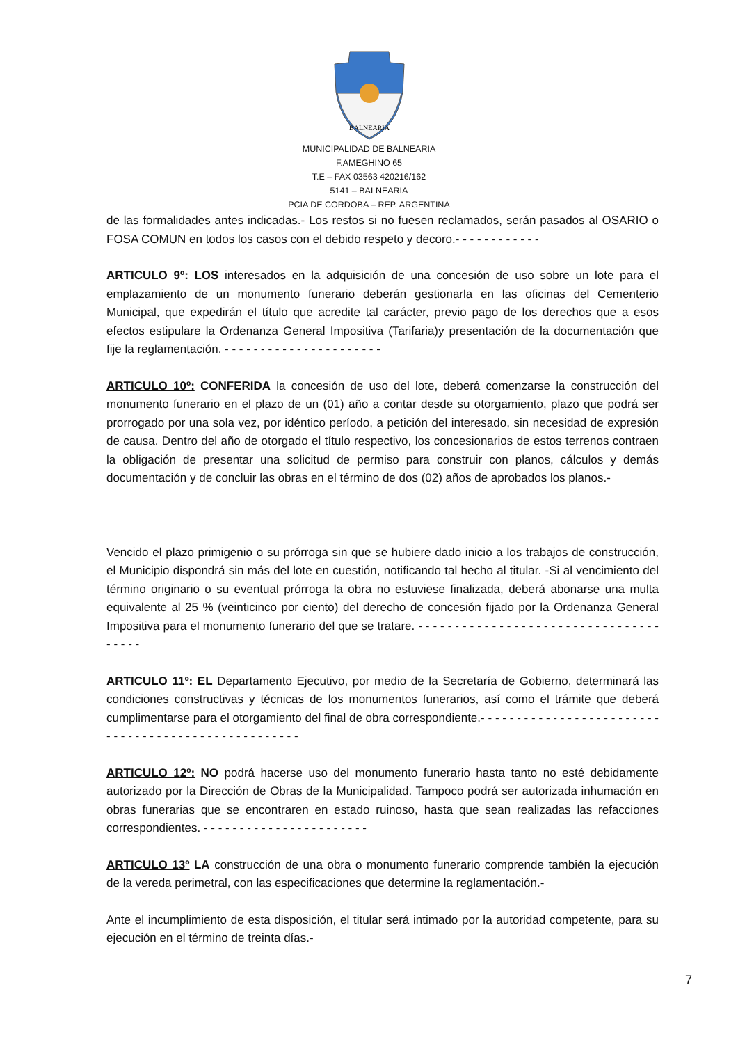BALNEARIA
MUNICIPALIDAD DE BALNEARIA
F.AMEGHINO 65
T.E – FAX 03563 420216/162
5141 – BALNEARIA
PCIA DE CORDOBA – REP. ARGENTINA
de las formalidades antes indicadas.- Los restos si no fuesen reclamados, serán pasados al OSARIO o FOSA COMUN en todos los casos con el debido respeto y decoro.- - - - - - - - - - - -
ARTICULO 9º: LOS interesados en la adquisición de una concesión de uso sobre un lote para el emplazamiento de un monumento funerario deberán gestionarla en las oficinas del Cementerio Municipal, que expedirán el título que acredite tal carácter, previo pago de los derechos que a esos efectos estipulare la Ordenanza General Impositiva (Tarifaria)y presentación de la documentación que fije la reglamentación. - - - - - - - - - - - - - - - - - - - - - -
ARTICULO 10º: CONFERIDA la concesión de uso del lote, deberá comenzarse la construcción del monumento funerario en el plazo de un (01) año a contar desde su otorgamiento, plazo que podrá ser prorrogado por una sola vez, por idéntico período, a petición del interesado, sin necesidad de expresión de causa. Dentro del año de otorgado el título respectivo, los concesionarios de estos terrenos contraen la obligación de presentar una solicitud de permiso para construir con planos, cálculos y demás documentación y de concluir las obras en el término de dos (02) años de aprobados los planos.-
Vencido el plazo primigenio o su prórroga sin que se hubiere dado inicio a los trabajos de construcción, el Municipio dispondrá sin más del lote en cuestión, notificando tal hecho al titular. -Si al vencimiento del término originario o su eventual prórroga la obra no estuviese finalizada, deberá abonarse una multa equivalente al 25 % (veinticinco por ciento) del derecho de concesión fijado por la Ordenanza General Impositiva para el monumento funerario del que se tratare. - - - - - - - - - - - - - - - - - - - - - - - - - - - - - - - - - - - - - -
ARTICULO 11º: EL Departamento Ejecutivo, por medio de la Secretaría de Gobierno, determinará las condiciones constructivas y técnicas de los monumentos funerarios, así como el trámite que deberá cumplimentarse para el otorgamiento del final de obra correspondiente.- - - - - - - - - - - - - - - - - - - - - - - - - - - - - - - - - - - - - - - - - - - - - - - - - - - -
ARTICULO 12º: NO podrá hacerse uso del monumento funerario hasta tanto no esté debidamente autorizado por la Dirección de Obras de la Municipalidad. Tampoco podrá ser autorizada inhumación en obras funerarias que se encontraren en estado ruinoso, hasta que sean realizadas las refacciones correspondientes. - - - - - - - - - - - - - - - - - - - - - - -
ARTICULO 13º LA construcción de una obra o monumento funerario comprende también la ejecución de la vereda perimetral, con las especificaciones que determine la reglamentación.-
Ante el incumplimiento de esta disposición, el titular será intimado por la autoridad competente, para su ejecución en el término de treinta días.-
7